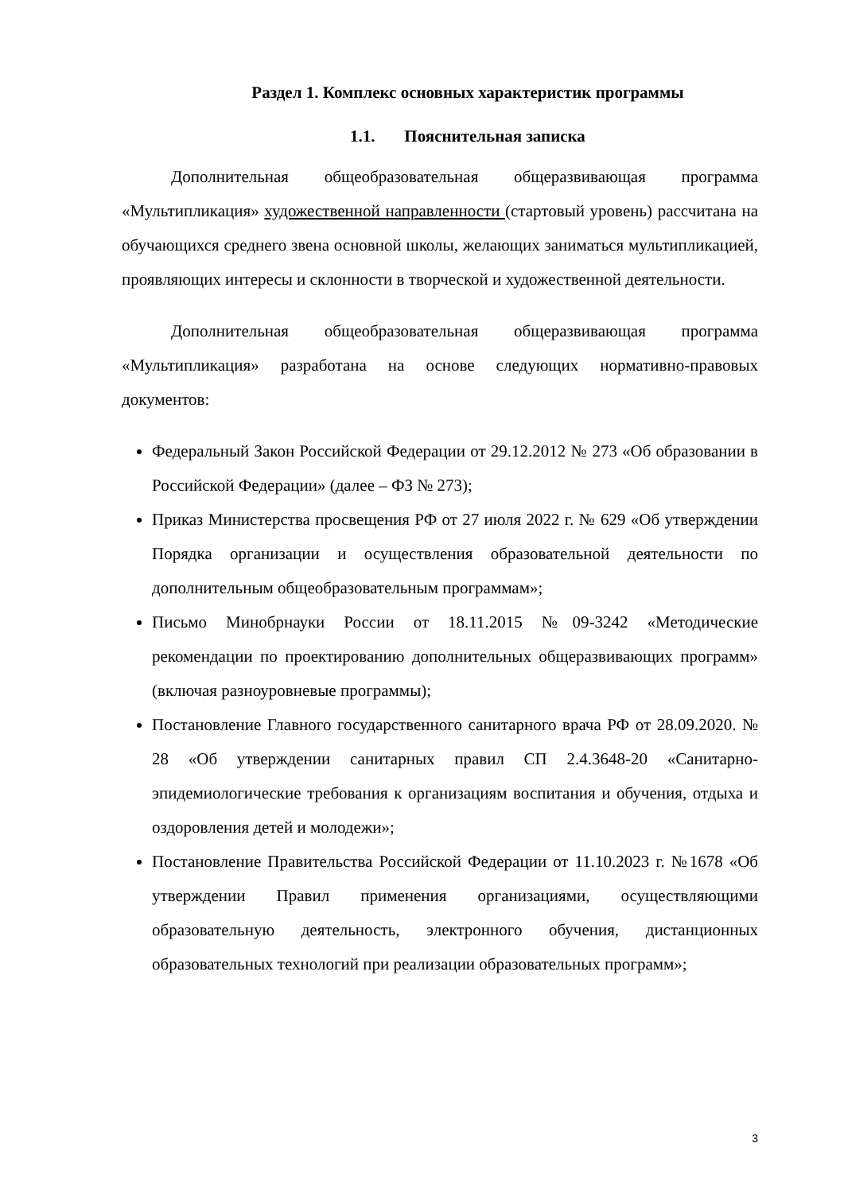Раздел 1. Комплекс основных характеристик программы
1.1. Пояснительная записка
Дополнительная общеобразовательная общеразвивающая программа «Мультипликация» художественной направленности (стартовый уровень) рассчитана на обучающихся среднего звена основной школы, желающих заниматься мультипликацией, проявляющих интересы и склонности в творческой и художественной деятельности.
Дополнительная общеобразовательная общеразвивающая программа «Мультипликация» разработана на основе следующих нормативно-правовых документов:
Федеральный Закон Российской Федерации от 29.12.2012 № 273 «Об образовании в Российской Федерации» (далее – ФЗ № 273);
Приказ Министерства просвещения РФ от 27 июля 2022 г. № 629 «Об утверждении Порядка организации и осуществления образовательной деятельности по дополнительным общеобразовательным программам»;
Письмо Минобрнауки России от 18.11.2015 №09-3242 «Методические рекомендации по проектированию дополнительных общеразвивающих программ» (включая разноуровневые программы);
Постановление Главного государственного санитарного врача РФ от 28.09.2020. № 28 «Об утверждении санитарных правил СП 2.4.3648-20 «Санитарно-эпидемиологические требования к организациям воспитания и обучения, отдыха и оздоровления детей и молодежи»;
Постановление Правительства Российской Федерации от 11.10.2023 г. №1678 «Об утверждении Правил применения организациями, осуществляющими образовательную деятельность, электронного обучения, дистанционных образовательных технологий при реализации образовательных программ»;
3